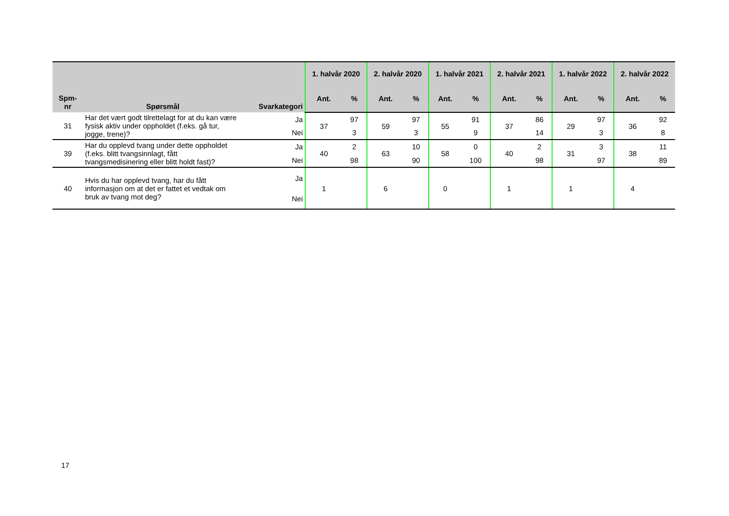| Spm- nr | Spørsmål | Svarkategori | 1. halvår 2020 | | 2. halvår 2020 | | 1. halvår 2021 | | 2. halvår 2021 | | 1. halvår 2022 | | 2. halvår 2022 | |
| --- | --- | --- | --- | --- | --- | --- | --- | --- | --- | --- | --- | --- | --- | --- |
| | | | Ant. | % | Ant. | % | Ant. | % | Ant. | % | Ant. | % | Ant. | % |
| 31 | Har det vært godt tilrettelagt for at du kan være fysisk aktiv under oppholdet (f.eks. gå tur, jogge, trene)? | Ja | 37 | 97 | 59 | 97 | 55 | 91 | 37 | 86 | 29 | 97 | 36 | 92 |
| | | Nei | | 3 | | 3 | | 9 | | 14 | | 3 | | 8 |
| 39 | Har du opplevd tvang under dette oppholdet (f.eks. blitt tvangsinnlagt, fått tvangsmedisinering eller blitt holdt fast)? | Ja | 40 | 2 | 63 | 10 | 58 | 0 | 40 | 2 | 31 | 3 | 38 | 11 |
| | | Nei | | 98 | | 90 | | 100 | | 98 | | 97 | | 89 |
| 40 | Hvis du har opplevd tvang, har du fått informasjon om at det er fattet et vedtak om bruk av tvang mot deg? | Ja | 1 | | 6 | | 0 | | 1 | | 1 | | 4 | |
| | | Nei | | | | | | | | | | | | |
17